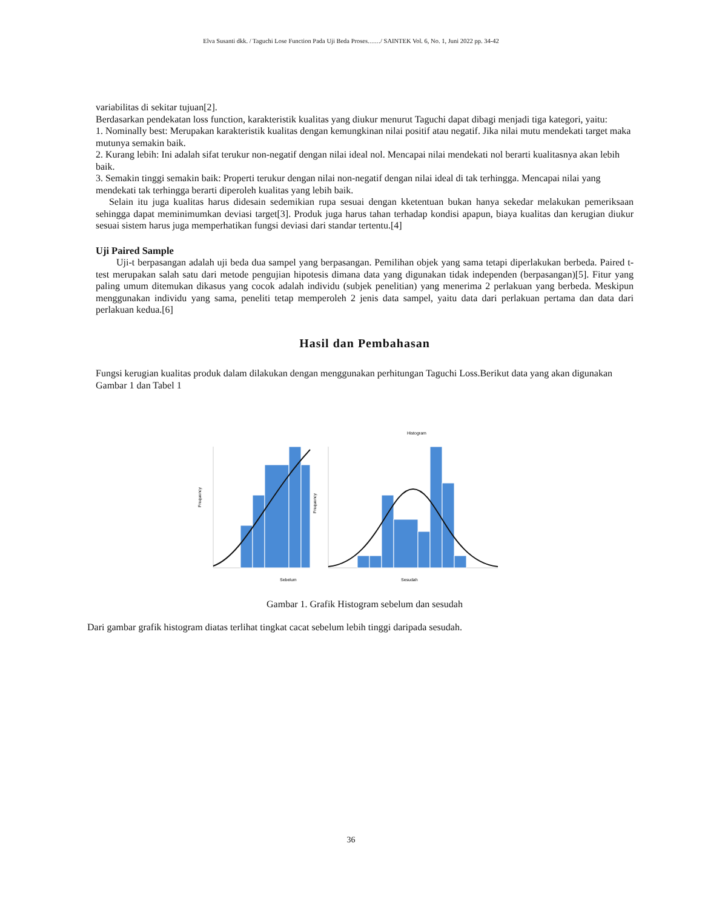Elva Susanti dkk. / Taguchi Lose Function Pada Uji Beda Proses……/ SAINTEK Vol. 6, No. 1, Juni 2022 pp. 34-42
variabilitas di sekitar tujuan[2].
Berdasarkan pendekatan loss function, karakteristik kualitas yang diukur menurut Taguchi dapat dibagi menjadi tiga kategori, yaitu:
1. Nominally best: Merupakan karakteristik kualitas dengan kemungkinan nilai positif atau negatif. Jika nilai mutu mendekati target maka mutunya semakin baik.
2. Kurang lebih: Ini adalah sifat terukur non-negatif dengan nilai ideal nol. Mencapai nilai mendekati nol berarti kualitasnya akan lebih baik.
3. Semakin tinggi semakin baik: Properti terukur dengan nilai non-negatif dengan nilai ideal di tak terhingga. Mencapai nilai yang mendekati tak terhingga berarti diperoleh kualitas yang lebih baik.
Selain itu juga kualitas harus didesain sedemikian rupa sesuai dengan kketentuan bukan hanya sekedar melakukan pemeriksaan sehingga dapat meminimumkan deviasi target[3]. Produk juga harus tahan terhadap kondisi apapun, biaya kualitas dan kerugian diukur sesuai sistem harus juga memperhatikan fungsi deviasi dari standar tertentu.[4]
Uji Paired Sample
Uji-t berpasangan adalah uji beda dua sampel yang berpasangan. Pemilihan objek yang sama tetapi diperlakukan berbeda. Paired t-test merupakan salah satu dari metode pengujian hipotesis dimana data yang digunakan tidak independen (berpasangan)[5]. Fitur yang paling umum ditemukan dikasus yang cocok adalah individu (subjek penelitian) yang menerima 2 perlakuan yang berbeda. Meskipun menggunakan individu yang sama, peneliti tetap memperoleh 2 jenis data sampel, yaitu data dari perlakuan pertama dan data dari perlakuan kedua.[6]
Hasil dan Pembahasan
Fungsi kerugian kualitas produk dalam dilakukan dengan menggunakan perhitungan Taguchi Loss.Berikut data yang akan digunakan Gambar 1 dan Tabel 1
Frequency
Sebelum
Histogram
Frequency
Sesudah
Gambar 1. Grafik Histogram sebelum dan sesudah
Dari gambar grafik histogram diatas terlihat tingkat cacat sebelum lebih tinggi daripada sesudah.
36